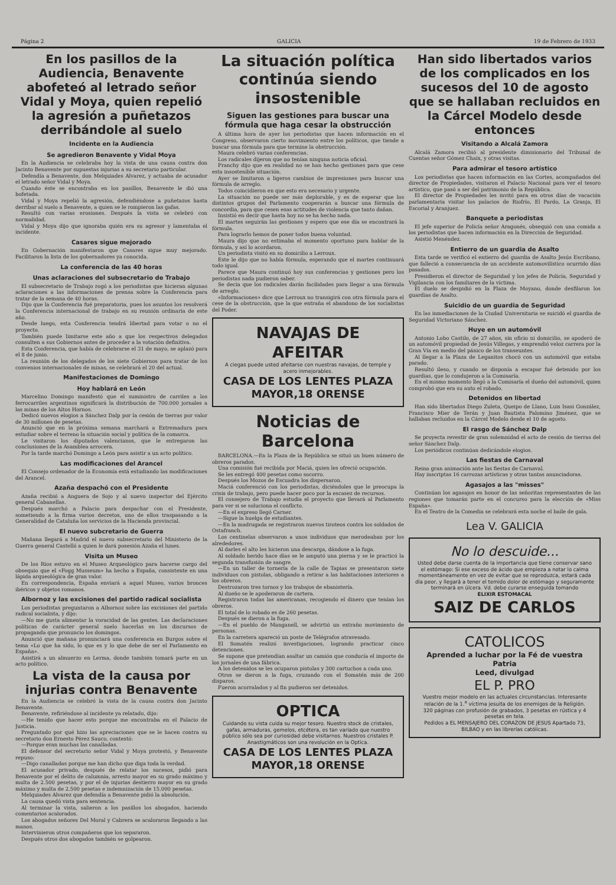Página 2 GALICIA 19 de Febrero de 1933
En los pasillos de la Audiencia, Benavente abofeteó al letrado señor Vidal y Moya, quien repelió la agresión a puñetazos derribándole al suelo
Incidente en la Audiencia
Se agredieron Benavente y Vidal Moya
En la Audiencia se celebraba hoy la vista de una causa contra don Jacinto Benavente por supuestas injurias a su secretario particular.
Defendía a Benavente, don Melquiades Alvarez, y actuaba de acusador el letrado señor Vidal y Moya.
Cuando éste se encontraba en los pasillos, Benavente le dió una bofetada.
Vidal y Moya repelió la agresión, defendiéndose a puñetazos hasta derribar al suelo a Benavente, a quien se le rompieron las gafas.
Resultó con varias erosiones. Después la vista se celebró con normalidad.
Vidal y Moya dijo que ignoraba quién era su agresor y lamentaba el incidente.
Casares sigue mejorado
En Gobernación manifestaron que Casares sigue muy mejorado. Facilitaron la lista de los gobernadores ya conocida.
La conferencia de las 40 horas
Unas aclaraciones del subsecretario de Trabajo
El subsecretario de Trabajo rogó a los periodistas que hicieran algunas aclaraciones a las informaciones de prensa sobre la Conferencia para tratar de la semana de 40 horas.
Dijo que la Conferencia fué preparatoria, pues los asuntos los resolverá la Conferencia internacional de trabajo en su reunión ordinaria de este año.
Desde luego, esta Conferencia tendrá libertad para votar o no el proyecto.
También puede limitarse este año a que los respectivos delegados consulten a sus Gobiernos antes de proceder a la votación definitiva.
Esta Conferencia, que había de celebrarse el 31 de mayo, se aplazó para el 8 de junio.
La reunión de los delegados de los siete Gobiernos para tratar de los convenios internacionales de minas, se celebrará el 20 del actual.
Manifestaciones de Domingo
Hoy hablará en León
Marcelino Domingo manifestó que el suministro de carriles a los ferrocarriles argentinos significará la distribución de 700.000 jornales a las minas de los Altos Hornos.
Dedicó nuevos elogios a Sánchez Dalp por la cesión de tierras por valor de 30 millones de pesetas.
Anunció que en la próxima semana marchará a Extremadura para estudiar sobre el terreno la situación social y política de la comarca.
Le visitaron los diputados valencianos, que le entregaron las conclusiones de la Asamblea arrocera.
Por la tarde marchó Domingo a León para asistir a un acto político.
Las modificaciones del Arancel
El Consejo ordenador de la Economía está estudiando las modificaciones del Arancel.
Azaña despachó con el Presidente
Azaña recibió a Anguera de Sojo y al nuevo inspector del Ejército general Cabanellas.
Después marchó a Palacio para despachar con el Presidente, sometiendo a la firma varios decretos, uno de ellos traspasando a la Generalidad de Cataluña los servicios de la Hacienda provincial.
El nuevo subcretario de Guerra
Mañana llegará a Madrid el nuevo subsecretario del Ministerio de la Guerra general Castelló a quien le dará posesión Azaña el lunes.
Visita un Museo
De los Ríos estuvo en el Museo Arqueológico para hacerse cargo del obsequio que el «Fogg Musseum» ha hecho a España, consistente en una lápida arqueológica de gran valor.
En correspondencia, España enviará a aquel Museo, varios bronces ibéricos y objetos romanos.
Albornoz y las excisiones del partido radical socialista
Los periodistas preguntaron a Albornoz sobre las excisiones del partido radical socialista, y dijo:
—No me gusta alimentar la voracidad de las gentes. Las declaraciones políticas de carácter general suelo hacerlas en los discursos de propaganda que pronuncio los domingos.
Anunció que mañana pronunciará una conferencia en Burgos sobre el tema «Lo que ha sido, lo que es y lo que debe de ser el Parlamento en España».
Asistirá a un almuerzo en Lerma, donde también tomará parte en un acto político.
La vista de la causa por injurias contra Benavente
En la Audiencia se celebró la vista de la causa contra don Jacinto Benavente.
Benavente, refiriéndose al incidente ya relatado, dijo:
—He tenido que hacer esto porque me encontraba en el Palacio de Justicia.
Preguntado por qué hizo las apreciaciones que se le hacen contra su secretario don Ernesto Pérez Sauco, contestó:
—Porque eran muchas las canalladas.
El defensor del secretario señor Vidal y Moya protestó, y Benavente repuso:
—Digo canalladas porque me han dicho que diga toda la verdad.
El acusador privado, después de relatar los sucesos, pidió para Benavente por el delito de calumnia, arresto mayor en su grado máximo y multa de 2.500 pesetas, y por el de injurias destierro mayor en su grado máximo y multa de 2.500 pesetas e indemnización de 15.000 pesetas.
Melquiades Alvarez que defendía a Benavente pidió la absolución.
La causa quedó vista para sentencia.
Al terminar la vista, salieron a los pasillos los abogados, haciendo comentarios acalorados.
Los abogados señores Del Moral y Cabrera se acaloraron llegando a las manos.
Intervinieron otros compañeros que los separaron.
Después otros dos abogados también se golpearon.
La situación política continúa siendo insostenible
Siguen las gestiones para buscar una fórmula que haga cesar la obstrucción
A última hora de ayer los periodistas que hacen información en el Congreso, observaron cierto movimiento entre los políticos, que tiende a buscar una fórmula para que termine la obstrucción.
Maura celebró varias conferencias.
Los radicales dijeron que no tenían ninguna noticia oficial.
Franchy dijo que en realidad no se han hecho gestiones para que cese esta insostenible situación.
Ayer se limitaron a ligeros cambios de impresiones para buscar una fórmula de arreglo.
Todos coincidieron en que esto era necesario y urgente.
La situación no puede ser más deplorable, y es de esperar que los distintos grupos del Parlamento cooperarán a buscar una fórmula de concordia, para que cesen esas actitudes de violencia que tanto dañan.
Insistió en decir que hasta hoy no se ha hecho nada.
El martes seguirán las gestiones y espero que ese día se encontrará la fórmula.
Para lograrlo hemos de poner todos buena voluntad.
Maura dijo que no estimaba el momento oportuno para hablar de la fórmula, y así lo acordaron.
Un periodista visitó en su domicilio a Lerroux.
Este le dijo que no había fórmula, esperando que el martes continuará todo igual.
Parece que Maura continuó hoy sus conferencias y gestiones pero los periodistas nada pudieron saber.
Se decía que los radicales darán facilidades para llegar a una fórmula de arreglo.
«Informaciones» dice que Lerroux no transigirá con otra fórmula para el cese de la obstrucción, que la que entraña el abandono de los socialistas del Poder.
NAVAJAS DE AFEITAR
A ciegas puede usted afeitarse con nuestras navajas, de temple y acero inmejorables.
CASA DE LOS LENTES PLAZA MAYOR,18 ORENSE
Noticias de Barcelona
BARCELONA.—En la Plaza de la República se situó un buen número de obreros parados.
Una comisión fué recibida por Maciá, quien les ofreció ocupación.
Se les entregó 400 pesetas como socorro.
Después los Mozos de Escuadra los dispersaron.
Maciá conferenció con los periodistas, diciéndoles que le preocupa la crisis de trabajo, pero puede hacer poco por la escasez de recursos.
El consejero de Trabajo estudia el proyecto que llevará al Parlamento para ver si se soluciona el conflicto.
—En el expreso llegó Carner.
—Sigue la huelga de estudiantes.
—En la madrugada se registraron nuevos tiroteos contra los soldados de Ostafranch.
Los centinelas observaron a unos individuos que merodeaban por los alrededores.
Al darles el alto les hicieron una descarga, dándose a la fuga.
Al soldado herido hace días se le amputó una pierna y se le practicó la segunda transfusión de sangre.
—En un taller de tornería de la calle de Tapias se presentaron siete individuos con pistolas, obligando a retirar a las habitaciones interiores a los obreros.
Destrozaron tres tornos y los trabajos de ebanistería.
Al dueño se le apoderaron de cartera.
Registraron todas las americanas, recogiendo el dinero que tenían los obreros.
El total de lo robado es de 260 pesetas.
Después se dieron a la fuga.
—En el pueblo de Manganell, se advirtió un extraño movimiento de personas.
En la carretera apareció un poste de Telégrafos atravesado.
El Somatén realizó investigaciones, logrando practicar cinco detenciones.
Se supone que pretendían asaltar un camión que conducía el importe de los jornales de una fábrica.
A los detenidos se les ocuparon pistolas y 300 cartuchos a cada uno.
Otros se dieron a la fuga, cruzando con el Somatén más de 200 disparos.
Fueron acorralados y al fin pudieron ser detenidos.
OPTICA
Cuidando su vista cuida su mejor tesoro. Nuestro stock de cristales, gafas, armaduras, gemelos, etcétera, es tan variado que nuestro público sólo sea por curiosidad debe visitarnos. Nuestros cristales P. Anastigmáticos son una revolución en la Optica.
CASA DE LOS LENTES PLAZA MAYOR,18 ORENSE
Han sido libertados varios de los complicados en los sucesos del 10 de agosto que se hallaban recluidos en la Cárcel Modelo desde entonces
Visitando a Alcalá Zamora
Alcalá Zamora recibió al presidente dimisionario del Tribunal de Cuentas señor Gómez Chaix, y otras visitas.
Para admirar el tesoro artístico
Los periodistas que hacen información en las Cortes, acompañados del director de Propiedades, visitaron el Palacio Nacional para ver el tesoro artístico, que pasó a ser del patrimonio de la República.
El director de Propiedades les invitó para en otros días de vacación parlamentaria visitar los palacios de Riofrío, El Pardo, La Granja, El Escorial y Aranjuez.
Banquete a periodistas
El jefe superior de Policía señor Aragonés, obsequió con una comida a los periodistas que hacen información en la Dirección de Seguridad.
Asistió Menéndez.
Entierro de un guardia de Asalto
Esta tarde se verificó el entierro del guardia de Asalto Jesús Escribano, que falleció a consecuencia de un accidente automovilístico ocurrido días pasados.
Presidieron el director de Seguridad y los jefes de Policía, Seguridad y Vigilancia con los familiares de la víctima.
El duelo se despidió en la Plaza de Moyano, donde desfilaron los guardias de Asalto.
Suicidio de un guardia de Seguridad
En las inmediaciones de la Ciudad Universitaria se suicidó el guardia de Seguridad Victoriano Sánchez.
Huye en un automóvil
Antonio Lobo Castilo, de 27 años, sin oficio ni domicilio, se apoderó de un automóvil propiedad de Jesús Villegas, y emprendió veloz carrera por la Gran Vía en medio del pánico de los transeuntes.
Al llegar a la Plaza de Leganitos chocó con un automóvil que estaba parado.
Resultó ileso, y cuando se disponía a escapar fué detenido por los guardias, que lo condujeron a la Comisaría.
En el mismo momento llegó a la Comisaría el dueño del automóvil, quien comprobó que era su auto el robado.
Detenidos en libertad
Han sido libertados Diego Zuleta, Queipo de Llano, Luis Isasi González, Francisco Mier de Terán y Juan Bautista Palomino Jiménez, que se hallaban recluidos en la Cárcel Modelo desde el 10 de agosto.
El rasgo de Sánchez Dalp
Se proyecta revestir de gran solemnidad el acto de cesión de tierras del señor Sánchez Dalp.
Los periódicos continúan dedicándole elogios.
Las fiestas de Carnaval
Reina gran animación ante las fiestas de Carnaval.
Hay inscriptas 16 carrozas artísticas y otras tantas anunciadoras.
Agasajos a las "misses"
Continúan los agasajos en honor de las señoritas representantes de las regiones que tomarán parte en el concurso para la elección de «Miss España».
En el Teatro de la Comedia se celebrará esta noche el baile de gala.
Lea V. GALICIA
No lo descuide...
Usted debe darse cuenta de la importancia que tiene conservar sano el estómago: Si ese exceso de ácido que empieza a notar lo calma momentáneamente en vez de evitar que se reproduzca, estará cada día peor, y llegará a tener el temido dolor de estómago y seguramente terminará en úlcera. Vd. debe curarse enseguida tomando
ELIXIR ESTOMACAL
SAIZ DE CARLOS
CATOLICOS
Aprended a luchar por la Fé de vuestra Patria
Leed, divulgad
EL P. PRO
Vuestro mejor modelo en las actuales circunstancias. Interesante relación de la 1.<sup>a</sup> víctima jesuita de los enemigos de la Religión.
320 páginas con profusión de grabados, 3 pesetas en rústica y 4 pesetas en tela.
Pedidos a EL MENSAJERO DEL CORAZON DE JESUS Apartado 73, BILBAO y en las librerías católicas.